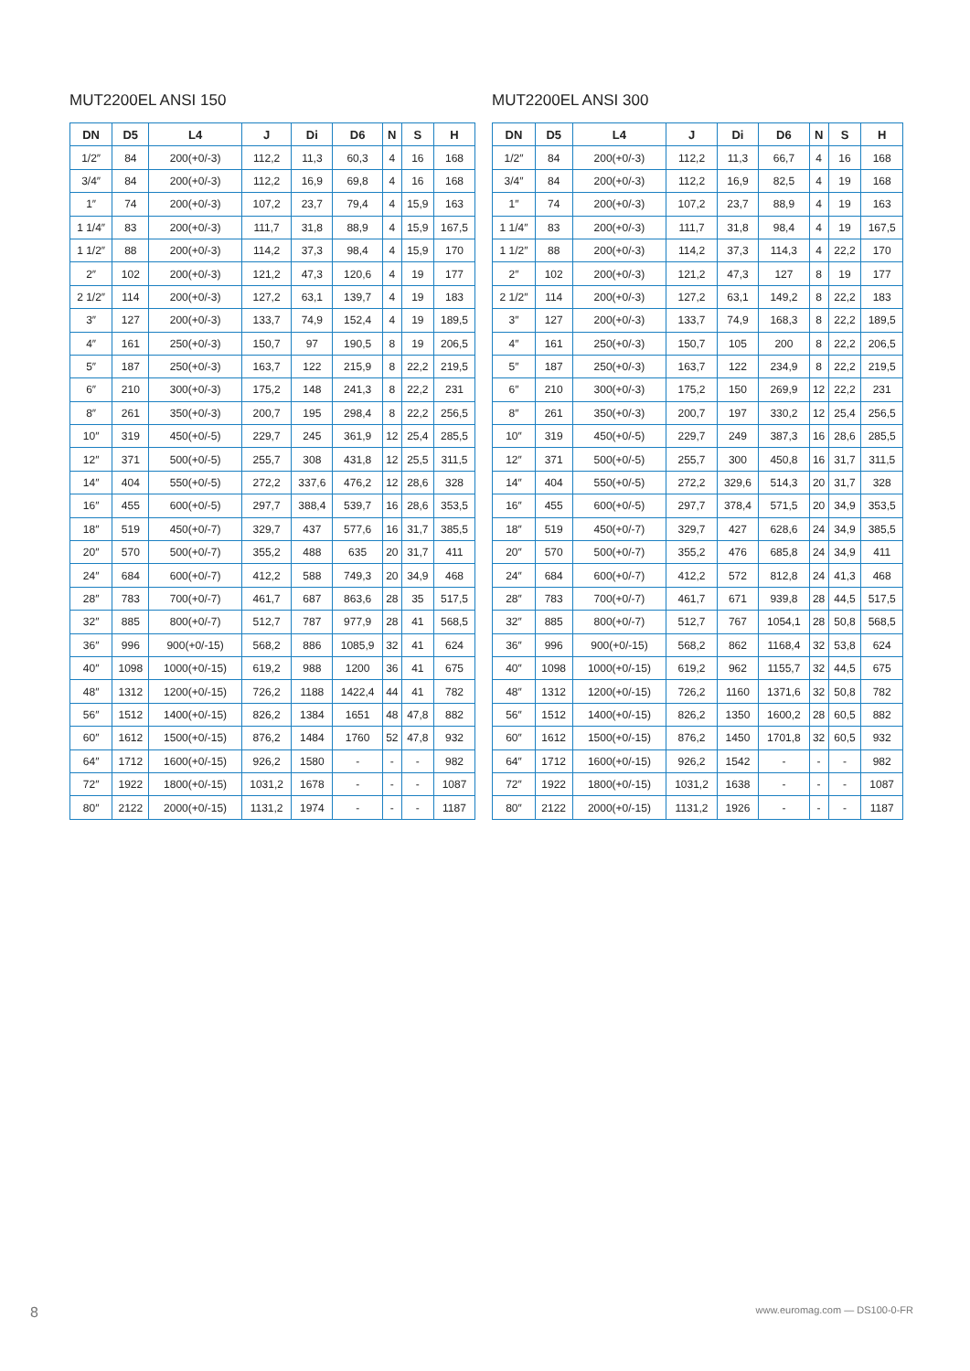MUT2200EL ANSI 150
| DN | D5 | L4 | J | Di | D6 | N | S | H |
| --- | --- | --- | --- | --- | --- | --- | --- | --- |
| 1/2″ | 84 | 200(+0/-3) | 112,2 | 11,3 | 60,3 | 4 | 16 | 168 |
| 3/4″ | 84 | 200(+0/-3) | 112,2 | 16,9 | 69,8 | 4 | 16 | 168 |
| 1″ | 74 | 200(+0/-3) | 107,2 | 23,7 | 79,4 | 4 | 15,9 | 163 |
| 1 1/4″ | 83 | 200(+0/-3) | 111,7 | 31,8 | 88,9 | 4 | 15,9 | 167,5 |
| 1 1/2″ | 88 | 200(+0/-3) | 114,2 | 37,3 | 98,4 | 4 | 15,9 | 170 |
| 2″ | 102 | 200(+0/-3) | 121,2 | 47,3 | 120,6 | 4 | 19 | 177 |
| 2 1/2″ | 114 | 200(+0/-3) | 127,2 | 63,1 | 139,7 | 4 | 19 | 183 |
| 3″ | 127 | 200(+0/-3) | 133,7 | 74,9 | 152,4 | 4 | 19 | 189,5 |
| 4″ | 161 | 250(+0/-3) | 150,7 | 97 | 190,5 | 8 | 19 | 206,5 |
| 5″ | 187 | 250(+0/-3) | 163,7 | 122 | 215,9 | 8 | 22,2 | 219,5 |
| 6″ | 210 | 300(+0/-3) | 175,2 | 148 | 241,3 | 8 | 22,2 | 231 |
| 8″ | 261 | 350(+0/-3) | 200,7 | 195 | 298,4 | 8 | 22,2 | 256,5 |
| 10″ | 319 | 450(+0/-5) | 229,7 | 245 | 361,9 | 12 | 25,4 | 285,5 |
| 12″ | 371 | 500(+0/-5) | 255,7 | 308 | 431,8 | 12 | 25,5 | 311,5 |
| 14″ | 404 | 550(+0/-5) | 272,2 | 337,6 | 476,2 | 12 | 28,6 | 328 |
| 16″ | 455 | 600(+0/-5) | 297,7 | 388,4 | 539,7 | 16 | 28,6 | 353,5 |
| 18″ | 519 | 450(+0/-7) | 329,7 | 437 | 577,6 | 16 | 31,7 | 385,5 |
| 20″ | 570 | 500(+0/-7) | 355,2 | 488 | 635 | 20 | 31,7 | 411 |
| 24″ | 684 | 600(+0/-7) | 412,2 | 588 | 749,3 | 20 | 34,9 | 468 |
| 28″ | 783 | 700(+0/-7) | 461,7 | 687 | 863,6 | 28 | 35 | 517,5 |
| 32″ | 885 | 800(+0/-7) | 512,7 | 787 | 977,9 | 28 | 41 | 568,5 |
| 36″ | 996 | 900(+0/-15) | 568,2 | 886 | 1085,9 | 32 | 41 | 624 |
| 40″ | 1098 | 1000(+0/-15) | 619,2 | 988 | 1200 | 36 | 41 | 675 |
| 48″ | 1312 | 1200(+0/-15) | 726,2 | 1188 | 1422,4 | 44 | 41 | 782 |
| 56″ | 1512 | 1400(+0/-15) | 826,2 | 1384 | 1651 | 48 | 47,8 | 882 |
| 60″ | 1612 | 1500(+0/-15) | 876,2 | 1484 | 1760 | 52 | 47,8 | 932 |
| 64″ | 1712 | 1600(+0/-15) | 926,2 | 1580 | - | - | - | 982 |
| 72″ | 1922 | 1800(+0/-15) | 1031,2 | 1678 | - | - | - | 1087 |
| 80″ | 2122 | 2000(+0/-15) | 1131,2 | 1974 | - | - | - | 1187 |
MUT2200EL ANSI 300
| DN | D5 | L4 | J | Di | D6 | N | S | H |
| --- | --- | --- | --- | --- | --- | --- | --- | --- |
| 1/2″ | 84 | 200(+0/-3) | 112,2 | 11,3 | 66,7 | 4 | 16 | 168 |
| 3/4″ | 84 | 200(+0/-3) | 112,2 | 16,9 | 82,5 | 4 | 19 | 168 |
| 1″ | 74 | 200(+0/-3) | 107,2 | 23,7 | 88,9 | 4 | 19 | 163 |
| 1 1/4″ | 83 | 200(+0/-3) | 111,7 | 31,8 | 98,4 | 4 | 19 | 167,5 |
| 1 1/2″ | 88 | 200(+0/-3) | 114,2 | 37,3 | 114,3 | 4 | 22,2 | 170 |
| 2″ | 102 | 200(+0/-3) | 121,2 | 47,3 | 127 | 8 | 19 | 177 |
| 2 1/2″ | 114 | 200(+0/-3) | 127,2 | 63,1 | 149,2 | 8 | 22,2 | 183 |
| 3″ | 127 | 200(+0/-3) | 133,7 | 74,9 | 168,3 | 8 | 22,2 | 189,5 |
| 4″ | 161 | 250(+0/-3) | 150,7 | 105 | 200 | 8 | 22,2 | 206,5 |
| 5″ | 187 | 250(+0/-3) | 163,7 | 122 | 234,9 | 8 | 22,2 | 219,5 |
| 6″ | 210 | 300(+0/-3) | 175,2 | 150 | 269,9 | 12 | 22,2 | 231 |
| 8″ | 261 | 350(+0/-3) | 200,7 | 197 | 330,2 | 12 | 25,4 | 256,5 |
| 10″ | 319 | 450(+0/-5) | 229,7 | 249 | 387,3 | 16 | 28,6 | 285,5 |
| 12″ | 371 | 500(+0/-5) | 255,7 | 300 | 450,8 | 16 | 31,7 | 311,5 |
| 14″ | 404 | 550(+0/-5) | 272,2 | 329,6 | 514,3 | 20 | 31,7 | 328 |
| 16″ | 455 | 600(+0/-5) | 297,7 | 378,4 | 571,5 | 20 | 34,9 | 353,5 |
| 18″ | 519 | 450(+0/-7) | 329,7 | 427 | 628,6 | 24 | 34,9 | 385,5 |
| 20″ | 570 | 500(+0/-7) | 355,2 | 476 | 685,8 | 24 | 34,9 | 411 |
| 24″ | 684 | 600(+0/-7) | 412,2 | 572 | 812,8 | 24 | 41,3 | 468 |
| 28″ | 783 | 700(+0/-7) | 461,7 | 671 | 939,8 | 28 | 44,5 | 517,5 |
| 32″ | 885 | 800(+0/-7) | 512,7 | 767 | 1054,1 | 28 | 50,8 | 568,5 |
| 36″ | 996 | 900(+0/-15) | 568,2 | 862 | 1168,4 | 32 | 53,8 | 624 |
| 40″ | 1098 | 1000(+0/-15) | 619,2 | 962 | 1155,7 | 32 | 44,5 | 675 |
| 48″ | 1312 | 1200(+0/-15) | 726,2 | 1160 | 1371,6 | 32 | 50,8 | 782 |
| 56″ | 1512 | 1400(+0/-15) | 826,2 | 1350 | 1600,2 | 28 | 60,5 | 882 |
| 60″ | 1612 | 1500(+0/-15) | 876,2 | 1450 | 1701,8 | 32 | 60,5 | 932 |
| 64″ | 1712 | 1600(+0/-15) | 926,2 | 1542 | - | - | - | 982 |
| 72″ | 1922 | 1800(+0/-15) | 1031,2 | 1638 | - | - | - | 1087 |
| 80″ | 2122 | 2000(+0/-15) | 1131,2 | 1926 | - | - | - | 1187 |
8 www.euromag.com — DS100-0-FR